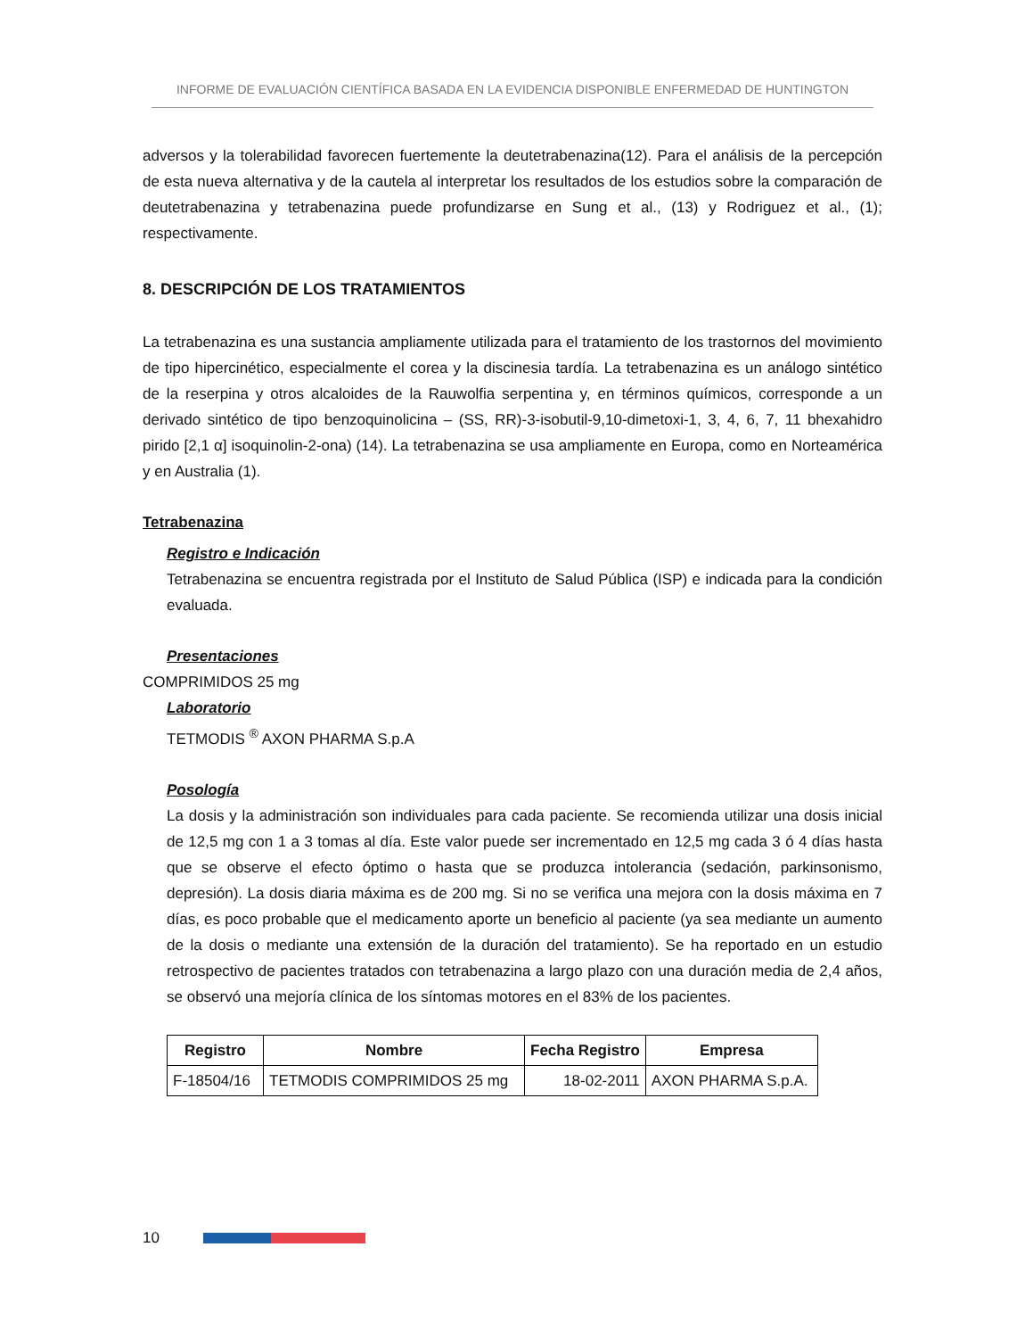INFORME DE EVALUACIÓN CIENTÍFICA BASADA EN LA EVIDENCIA DISPONIBLE ENFERMEDAD DE HUNTINGTON
adversos y la tolerabilidad favorecen fuertemente la deutetrabenazina(12). Para el análisis de la percepción de esta nueva alternativa y de la cautela al interpretar los resultados de los estudios sobre la comparación de deutetrabenazina y tetrabenazina puede profundizarse en Sung et al., (13) y Rodriguez et al., (1); respectivamente.
8. DESCRIPCIÓN DE LOS TRATAMIENTOS
La tetrabenazina es una sustancia ampliamente utilizada para el tratamiento de los trastornos del movimiento de tipo hipercinético, especialmente el corea y la discinesia tardía. La tetrabenazina es un análogo sintético de la reserpina y otros alcaloides de la Rauwolfia serpentina y, en términos químicos, corresponde a un derivado sintético de tipo benzoquinolicina – (SS, RR)-3-isobutil-9,10-dimetoxi-1, 3, 4, 6, 7, 11 bhexahidro pirido [2,1 α] isoquinolin-2-ona) (14). La tetrabenazina se usa ampliamente en Europa, como en Norteamérica y en Australia (1).
Tetrabenazina
Registro e Indicación
Tetrabenazina se encuentra registrada por el Instituto de Salud Pública (ISP) e indicada para la condición evaluada.
Presentaciones
COMPRIMIDOS 25 mg
Laboratorio
TETMODIS <sup>®</sup> AXON PHARMA S.p.A
Posología
La dosis y la administración son individuales para cada paciente. Se recomienda utilizar una dosis inicial de 12,5 mg con 1 a 3 tomas al día. Este valor puede ser incrementado en 12,5 mg cada 3 ó 4 días hasta que se observe el efecto óptimo o hasta que se produzca intolerancia (sedación, parkinsonismo, depresión). La dosis diaria máxima es de 200 mg. Si no se verifica una mejora con la dosis máxima en 7 días, es poco probable que el medicamento aporte un beneficio al paciente (ya sea mediante un aumento de la dosis o mediante una extensión de la duración del tratamiento). Se ha reportado en un estudio retrospectivo de pacientes tratados con tetrabenazina a largo plazo con una duración media de 2,4 años, se observó una mejoría clínica de los síntomas motores en el 83% de los pacientes.
| Registro | Nombre | Fecha Registro | Empresa |
| --- | --- | --- | --- |
| F-18504/16 | TETMODIS COMPRIMIDOS 25 mg | 18-02-2011 | AXON PHARMA S.p.A. |
10